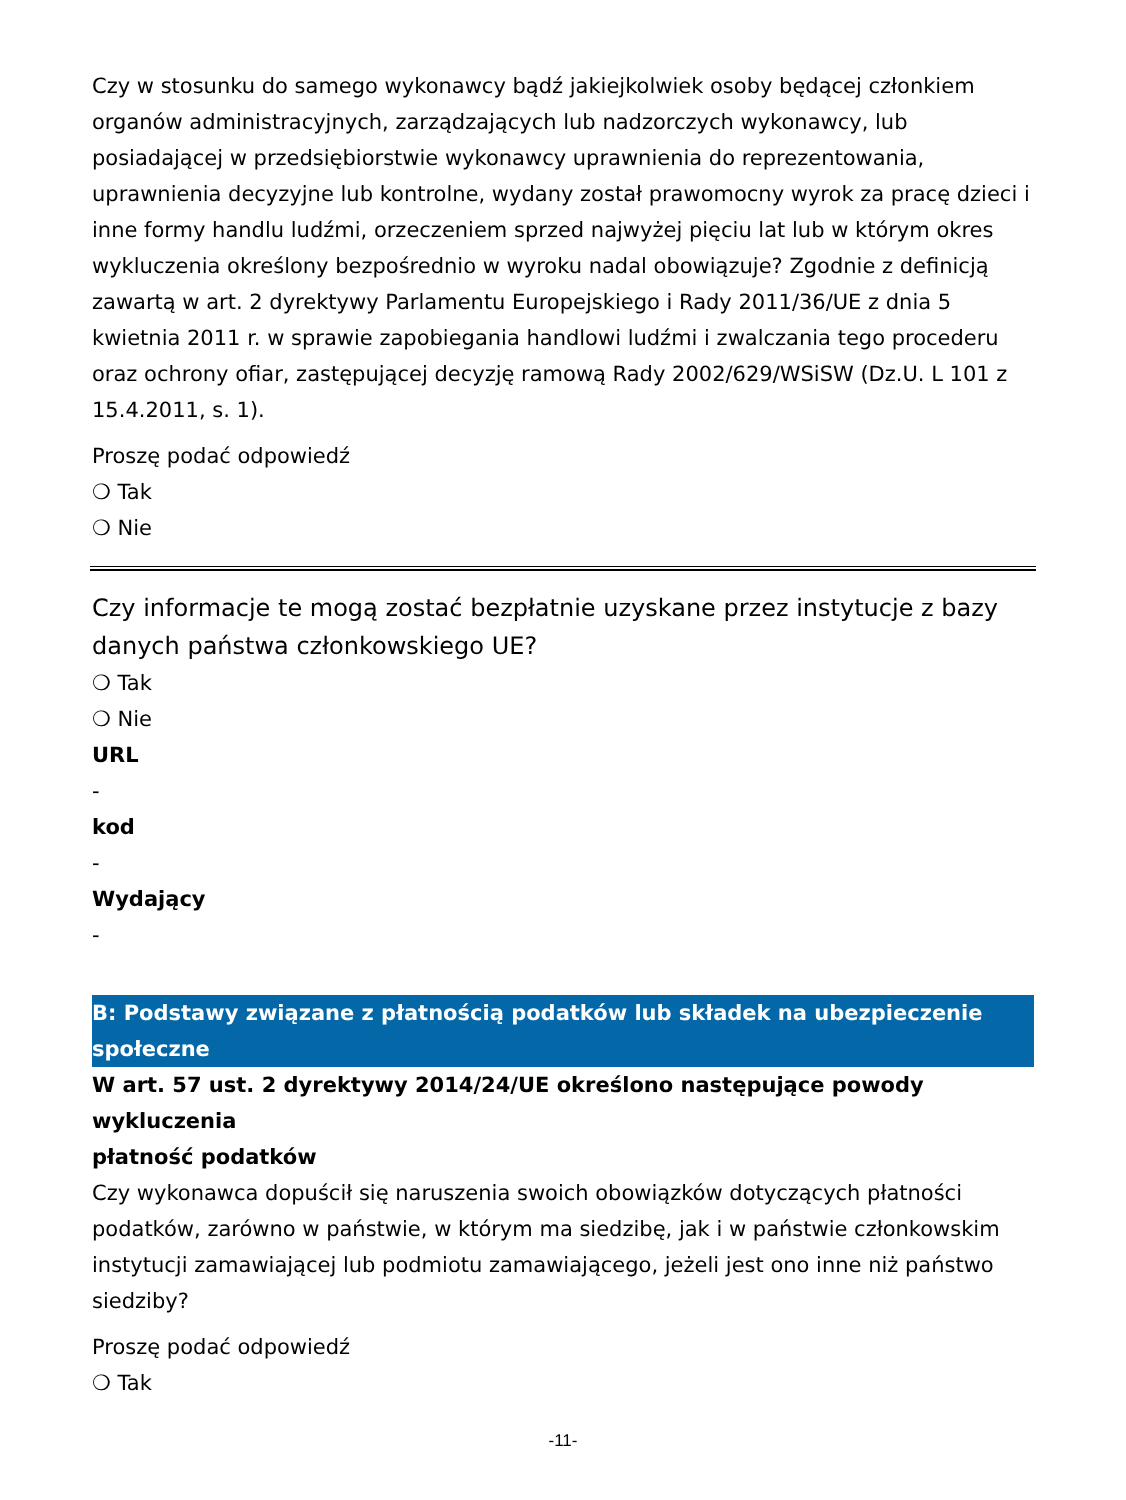Czy w stosunku do samego wykonawcy bądź jakiejkolwiek osoby będącej członkiem organów administracyjnych, zarządzających lub nadzorczych wykonawcy, lub posiadającej w przedsiębiorstwie wykonawcy uprawnienia do reprezentowania, uprawnienia decyzyjne lub kontrolne, wydany został prawomocny wyrok za pracę dzieci i inne formy handlu ludźmi, orzeczeniem sprzed najwyżej pięciu lat lub w którym okres wykluczenia określony bezpośrednio w wyroku nadal obowiązuje? Zgodnie z definicją zawartą w art. 2 dyrektywy Parlamentu Europejskiego i Rady 2011/36/UE z dnia 5 kwietnia 2011 r. w sprawie zapobiegania handlowi ludźmi i zwalczania tego procederu oraz ochrony ofiar, zastępującej decyzję ramową Rady 2002/629/WSiSW (Dz.U. L 101 z 15.4.2011, s. 1).
Proszę podać odpowiedź
❍ Tak
❍ Nie
Czy informacje te mogą zostać bezpłatnie uzyskane przez instytucje z bazy danych państwa członkowskiego UE?
❍ Tak
❍ Nie
URL
-
kod
-
Wydający
-
B: Podstawy związane z płatnością podatków lub składek na ubezpieczenie społeczne
W art. 57 ust. 2 dyrektywy 2014/24/UE określono następujące powody wykluczenia
płatność podatków
Czy wykonawca dopuścił się naruszenia swoich obowiązków dotyczących płatności podatków, zarówno w państwie, w którym ma siedzibę, jak i w państwie członkowskim instytucji zamawiającej lub podmiotu zamawiającego, jeżeli jest ono inne niż państwo siedziby?
Proszę podać odpowiedź
❍ Tak
-11-